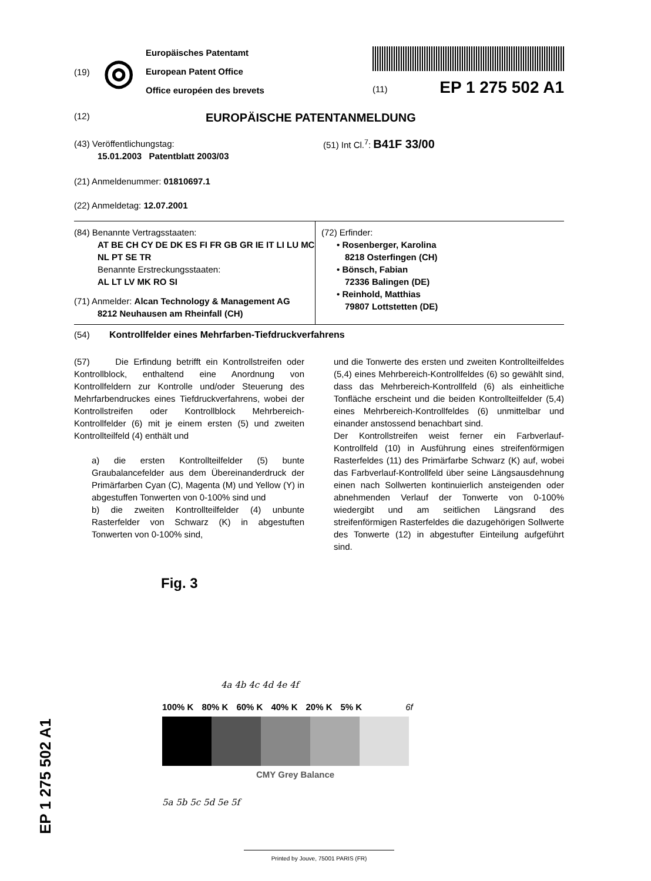(19)
◎
Europäisches Patentamt
European Patent Office
Office européen des brevets
(11) EP 1 275 502 A1
(12)
EUROPÄISCHE PATENTANMELDUNG
(43) Veröffentlichungstag:
15.01.2003 Patentblatt 2003/03
(51) Int Cl.<sup>7</sup>: B41F 33/00
(21) Anmeldenummer: 01810697.1
(22) Anmeldetag: 12.07.2001
(84) Benannte Vertragsstaaten:
AT BE CH CY DE DK ES FI FR GB GR IE IT LI LU MC NL PT SE TR
Benannte Erstreckungsstaaten:
AL LT LV MK RO SI
(71) Anmelder: Alcan Technology & Management AG
8212 Neuhausen am Rheinfall (CH)
(72) Erfinder:
• Rosenberger, Karolina
8218 Osterfingen (CH)
• Bönsch, Fabian
72336 Balingen (DE)
• Reinhold, Matthias
79807 Lottstetten (DE)
(54) Kontrollfelder eines Mehrfarben-Tiefdruckverfahrens
(57) Die Erfindung betrifft ein Kontrollstreifen oder Kontrollblock, enthaltend eine Anordnung von Kontrollfeldern zur Kontrolle und/oder Steuerung des Mehrfarbendruckes eines Tiefdruckverfahrens, wobei der Kontrollstreifen oder Kontrollblock Mehrbereich-Kontrollfelder (6) mit je einem ersten (5) und zweiten Kontrollteilfeld (4) enthält und
a) die ersten Kontrollteilfelder (5) bunte Graubalancefelder aus dem Übereinanderdruck der Primärfarben Cyan (C), Magenta (M) und Yellow (Y) in abgestuffen Tonwerten von 0-100% sind und
b) die zweiten Kontrollteilfelder (4) unbunte Rasterfelder von Schwarz (K) in abgestuften Tonwerten von 0-100% sind,
und die Tonwerte des ersten und zweiten Kontrollteilfeldes (5,4) eines Mehrbereich-Kontrollfeldes (6) so gewählt sind, dass das Mehrbereich-Kontrollfeld (6) als einheitliche Tonfläche erscheint und die beiden Kontrollteilfelder (5,4) eines Mehrbereich-Kontrollfeldes (6) unmittelbar und einander anstossend benachbart sind.
Der Kontrollstreifen weist ferner ein Farbverlauf-Kontrollfeld (10) in Ausführung eines streifenförmigen Rasterfeldes (11) des Primärfarbe Schwarz (K) auf, wobei das Farbverlauf-Kontrollfeld über seine Längsausdehnung einen nach Sollwerten kontinuierlich ansteigenden oder abnehmenden Verlauf der Tonwerte von 0-100% wiedergibt und am seitlichen Längsrand des streifenförmigen Rasterfeldes die dazugehörigen Sollwerte des Tonwerte (12) in abgestufter Einteilung aufgeführt sind.
Fig. 3
4a 4b 4c 4d 4e 4f
100% K 80% K 60% K 40% K 20% K 5% K 6f
CMY Grey Balance
5a 5b 5c 5d 5e 5f
Printed by Jouve, 75001 PARIS (FR)
EP 1 275 502 A1